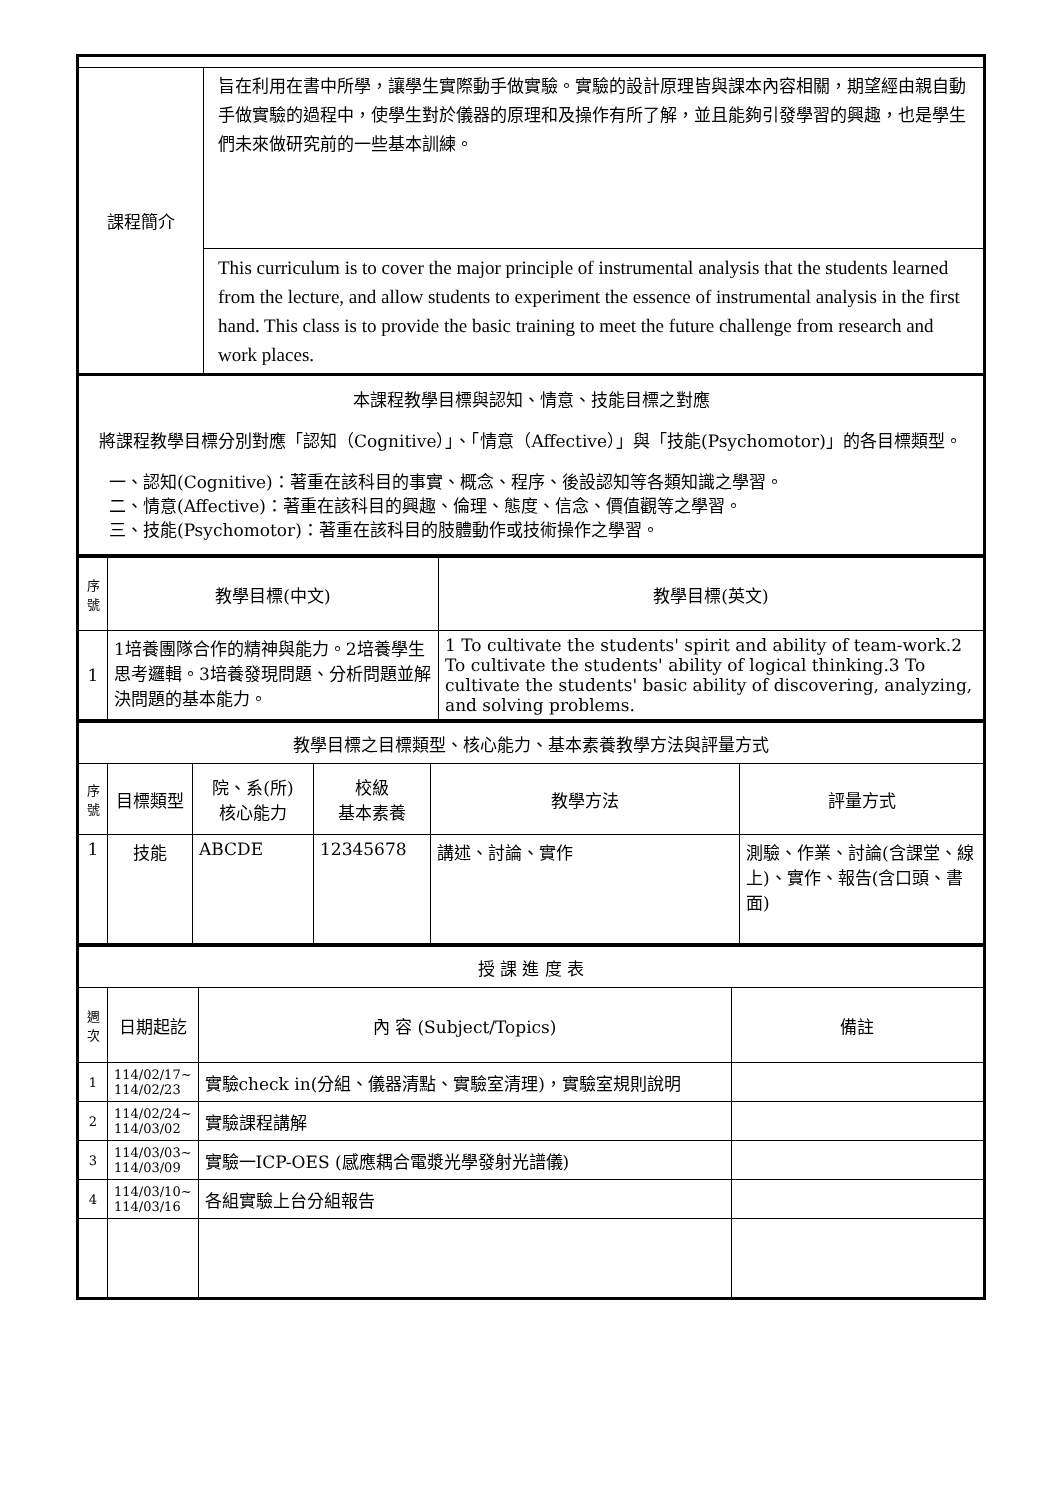| 課程簡介 | 旨在利用在書中所學，讓學生實際動手做實驗。實驗的設計原理皆與課本內容相關，期望經由親自動手做實驗的過程中，使學生對於儀器的原理和及操作有所了解，並且能夠引發學習的興趣，也是學生們未來做研究前的一些基本訓練。 |
| | This curriculum is to cover the major principle of instrumental analysis that the students learned from the lecture, and allow students to experiment the essence of instrumental analysis in the first hand. This class is to provide the basic training to meet the future challenge from research and work places. |
| 本課程教學目標與認知、情意、技能目標之對應 將課程教學目標分別對應「認知（Cognitive）」、「情意（Affective）」與「技能(Psychomotor)」的各目標類型。 一、認知(Cognitive)：著重在該科目的事實、概念、程序、後設認知等各類知識之學習。 二、情意(Affective)：著重在該科目的興趣、倫理、態度、信念、價值觀等之學習。 三、技能(Psychomotor)：著重在該科目的肢體動作或技術操作之學習。 | |
| 序號 | 教學目標(中文) | 教學目標(英文) |
| 1 | 1培養團隊合作的精神與能力。2培養學生思考邏輯。3培養發現問題、分析問題並解決問題的基本能力。 | 1 To cultivate the students' spirit and ability of team-work.2 To cultivate the students' ability of logical thinking.3 To cultivate the students' basic ability of discovering, analyzing, and solving problems. |
| 教學目標之目標類型、核心能力、基本素養教學方法與評量方式 | | | | | |
| 序號 | 目標類型 | 院、系(所) 核心能力 | 校級 基本素養 | 教學方法 | 評量方式 |
| 1 | 技能 | ABCDE | 12345678 | 講述、討論、實作 | 測驗、作業、討論(含課堂、線上)、實作、報告(含口頭、書面) |
| 授 課 進 度 表 | | | |
| 週次 | 日期起訖 | 內 容 (Subject/Topics) | 備註 |
| 1 | 114/02/17~ 114/02/23 | 實驗check in(分組、儀器清點、實驗室清理)，實驗室規則說明 | |
| 2 | 114/02/24~ 114/03/02 | 實驗課程講解 | |
| 3 | 114/03/03~ 114/03/09 | 實驗一ICP-OES (感應耦合電漿光學發射光譜儀) | |
| 4 | 114/03/10~ 114/03/16 | 各組實驗上台分組報告 | |